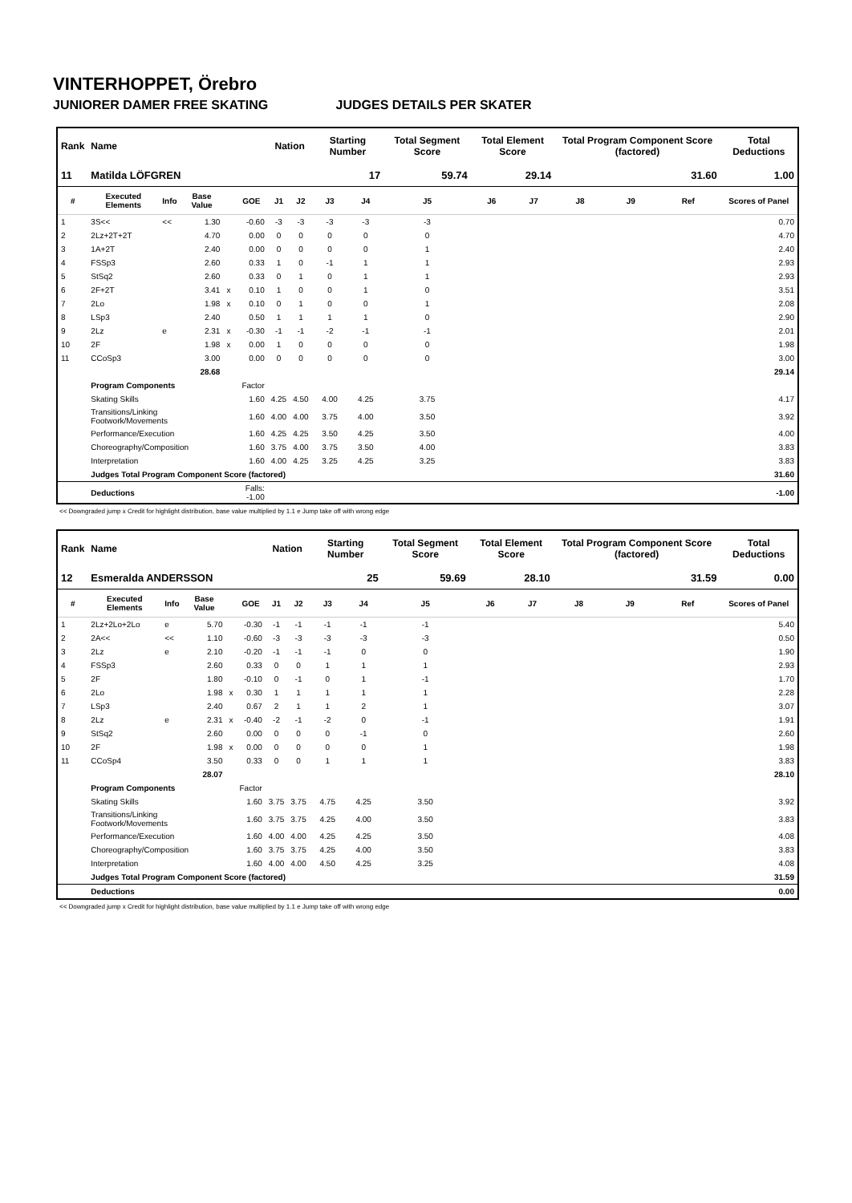VINTERHOPPET, Örebro
JUNIORER DAMER FREE SKATING JUDGES DETAILS PER SKATER
| Rank | Name | | | | | Nation | | Starting Number | | Total Segment Score | Total Element Score | | Total Program Component Score (factored) | | | Total Deductions |
| --- | --- | --- | --- | --- | --- | --- | --- | --- | --- | --- | --- | --- | --- | --- | --- | --- |
| 11 | Matilda LÖFGREN | | | | | | | 17 | | 59.74 | 29.14 | | 31.60 | | | 1.00 |
| # | Executed Elements | Info | Base Value | | GOE | J1 | J2 | J3 | J4 | J5 | J6 | J7 | J8 | J9 | Ref | Scores of Panel |
| 1 | 3S<< | << | 1.30 | | -0.60 | -3 | -3 | -3 | -3 | -3 | | | | | | 0.70 |
| 2 | 2Lz+2T+2T | | 4.70 | | 0.00 | 0 | 0 | 0 | 0 | 0 | | | | | | 4.70 |
| 3 | 1A+2T | | 2.40 | | 0.00 | 0 | 0 | 0 | 0 | 1 | | | | | | 2.40 |
| 4 | FSSp3 | | 2.60 | | 0.33 | 1 | 0 | -1 | 1 | 1 | | | | | | 2.93 |
| 5 | StSq2 | | 2.60 | | 0.33 | 0 | 1 | 0 | 1 | 1 | | | | | | 2.93 |
| 6 | 2F+2T | | 3.41 | x | 0.10 | 1 | 0 | 0 | 1 | 0 | | | | | | 3.51 |
| 7 | 2Lo | | 1.98 | x | 0.10 | 0 | 1 | 0 | 0 | 1 | | | | | | 2.08 |
| 8 | LSp3 | | 2.40 | | 0.50 | 1 | 1 | 1 | 1 | 0 | | | | | | 2.90 |
| 9 | 2Lz | e | 2.31 | x | -0.30 | -1 | -1 | -2 | -1 | -1 | | | | | | 2.01 |
| 10 | 2F | | 1.98 | x | 0.00 | 1 | 0 | 0 | 0 | 0 | | | | | | 1.98 |
| 11 | CCoSp3 | | 3.00 | | 0.00 | 0 | 0 | 0 | 0 | 0 | | | | | | 3.00 |
| | | | 28.68 | | | | | | | | | | | | | 29.14 |
| | Program Components | | | | Factor | | | | | | | | | | | |
| | Skating Skills | | | | 1.60 | 4.25 | 4.50 | 4.00 | 4.25 | 3.75 | | | | | | 4.17 |
| | Transitions/Linking Footwork/Movements | | | | 1.60 | 4.00 | 4.00 | 3.75 | 4.00 | 3.50 | | | | | | 3.92 |
| | Performance/Execution | | | | 1.60 | 4.25 | 4.25 | 3.50 | 4.25 | 3.50 | | | | | | 4.00 |
| | Choreography/Composition | | | | 1.60 | 3.75 | 4.00 | 3.75 | 3.50 | 4.00 | | | | | | 3.83 |
| | Interpretation | | | | 1.60 | 4.00 | 4.25 | 3.25 | 4.25 | 3.25 | | | | | | 3.83 |
| | Judges Total Program Component Score (factored) | | | | | | | | | | | | | | | 31.60 |
| | Deductions | | | Falls: -1.00 | | | | | | | | | | | | -1.00 |
<< Downgraded jump x Credit for highlight distribution, base value multiplied by 1.1 e Jump take off with wrong edge
| Rank | Name | | | | | Nation | | Starting Number | | Total Segment Score | Total Element Score | | Total Program Component Score (factored) | | | Total Deductions |
| --- | --- | --- | --- | --- | --- | --- | --- | --- | --- | --- | --- | --- | --- | --- | --- | --- |
| 12 | Esmeralda ANDERSSON | | | | | | | 25 | | 59.69 | 28.10 | | 31.59 | | | 0.00 |
| # | Executed Elements | Info | Base Value | | GOE | J1 | J2 | J3 | J4 | J5 | J6 | J7 | J8 | J9 | Ref | Scores of Panel |
| 1 | 2Lz+2Lo+2Lo | e | 5.70 | | -0.30 | -1 | -1 | -1 | -1 | -1 | | | | | | 5.40 |
| 2 | 2A<< | << | 1.10 | | -0.60 | -3 | -3 | -3 | -3 | -3 | | | | | | 0.50 |
| 3 | 2Lz | e | 2.10 | | -0.20 | -1 | -1 | -1 | 0 | 0 | | | | | | 1.90 |
| 4 | FSSp3 | | 2.60 | | 0.33 | 0 | 0 | 1 | 1 | 1 | | | | | | 2.93 |
| 5 | 2F | | 1.80 | | -0.10 | 0 | -1 | 0 | 1 | -1 | | | | | | 1.70 |
| 6 | 2Lo | | 1.98 | x | 0.30 | 1 | 1 | 1 | 1 | 1 | | | | | | 2.28 |
| 7 | LSp3 | | 2.40 | | 0.67 | 2 | 1 | 1 | 2 | 1 | | | | | | 3.07 |
| 8 | 2Lz | e | 2.31 | x | -0.40 | -2 | -1 | -2 | 0 | -1 | | | | | | 1.91 |
| 9 | StSq2 | | 2.60 | | 0.00 | 0 | 0 | 0 | -1 | 0 | | | | | | 2.60 |
| 10 | 2F | | 1.98 | x | 0.00 | 0 | 0 | 0 | 0 | 1 | | | | | | 1.98 |
| 11 | CCoSp4 | | 3.50 | | 0.33 | 0 | 0 | 1 | 1 | 1 | | | | | | 3.83 |
| | | | 28.07 | | | | | | | | | | | | | 28.10 |
| | Program Components | | | | Factor | | | | | | | | | | | |
| | Skating Skills | | | | 1.60 | 3.75 | 3.75 | 4.75 | 4.25 | 3.50 | | | | | | 3.92 |
| | Transitions/Linking Footwork/Movements | | | | 1.60 | 3.75 | 3.75 | 4.25 | 4.00 | 3.50 | | | | | | 3.83 |
| | Performance/Execution | | | | 1.60 | 4.00 | 4.00 | 4.25 | 4.25 | 3.50 | | | | | | 4.08 |
| | Choreography/Composition | | | | 1.60 | 3.75 | 3.75 | 4.25 | 4.00 | 3.50 | | | | | | 3.83 |
| | Interpretation | | | | 1.60 | 4.00 | 4.00 | 4.50 | 4.25 | 3.25 | | | | | | 4.08 |
| | Judges Total Program Component Score (factored) | | | | | | | | | | | | | | | 31.59 |
| | Deductions | | | | | | | | | | | | | | | 0.00 |
<< Downgraded jump x Credit for highlight distribution, base value multiplied by 1.1 e Jump take off with wrong edge